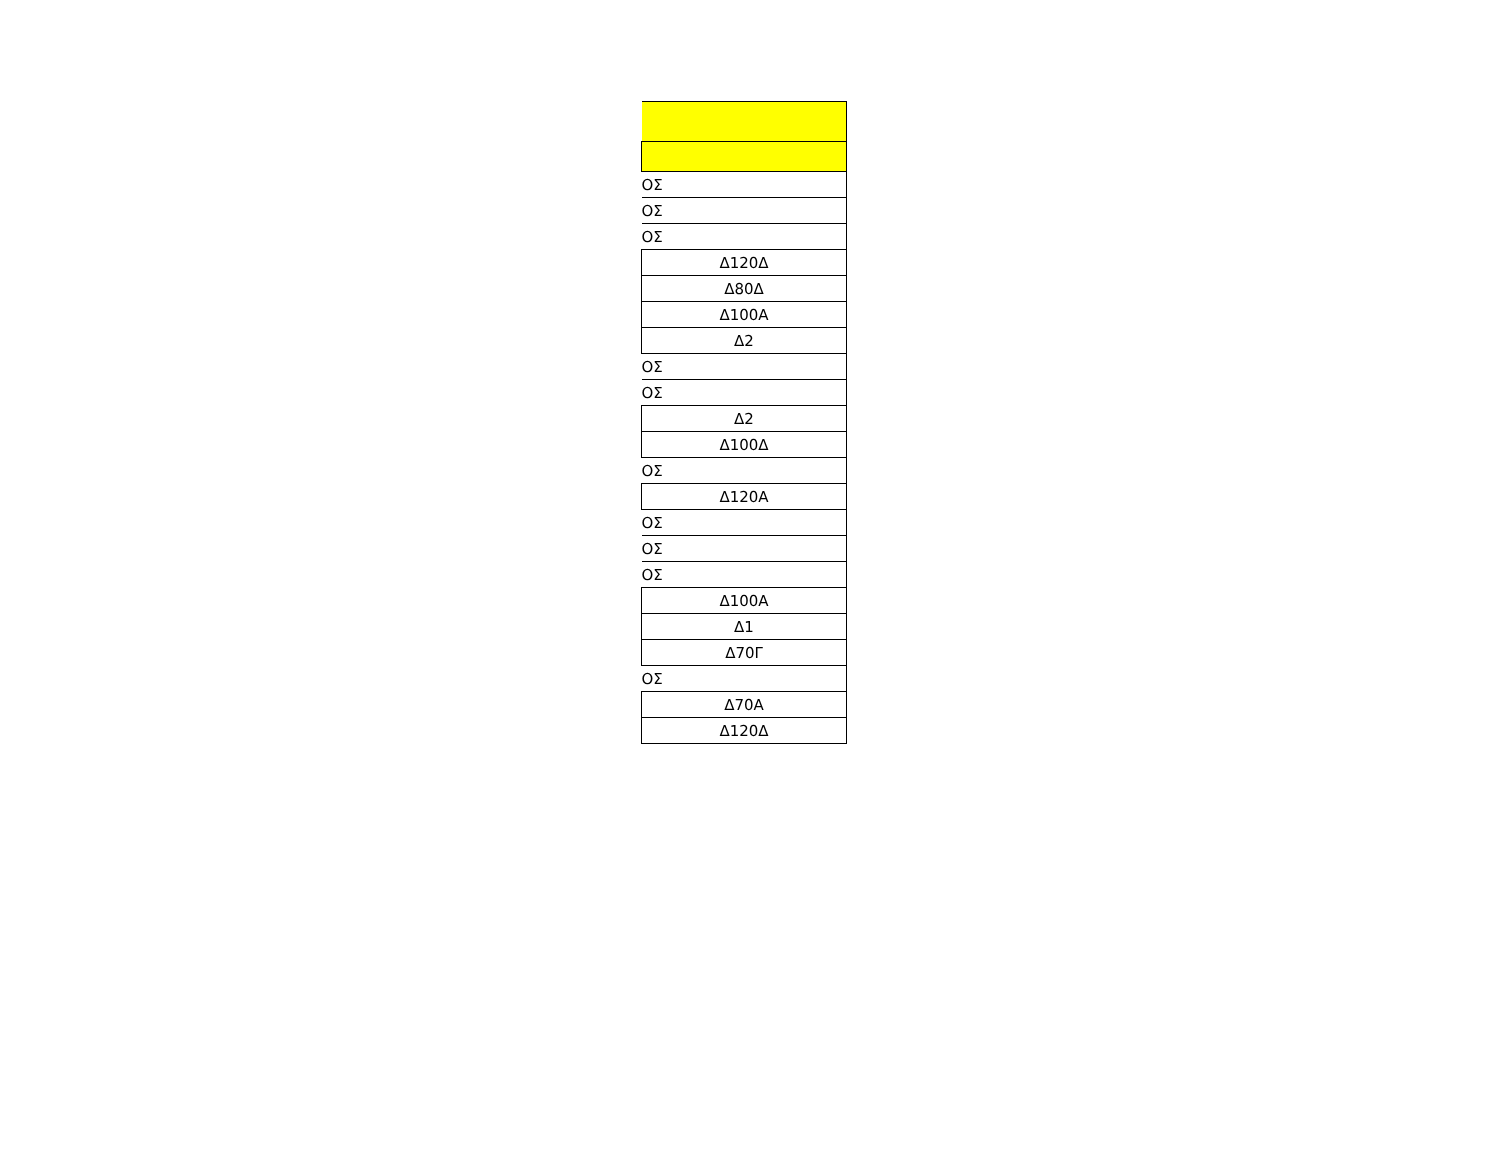| ΟΣ |
| ΟΣ |
| ΟΣ |
| Δ120Δ |
| Δ80Δ |
| Δ100Α |
| Δ2 |
| ΟΣ |
| ΟΣ |
| Δ2 |
| Δ100Δ |
| ΟΣ |
| Δ120Α |
| ΟΣ |
| ΟΣ |
| ΟΣ |
| Δ100Α |
| Δ1 |
| Δ70Γ |
| ΟΣ |
| Δ70Α |
| Δ120Δ |